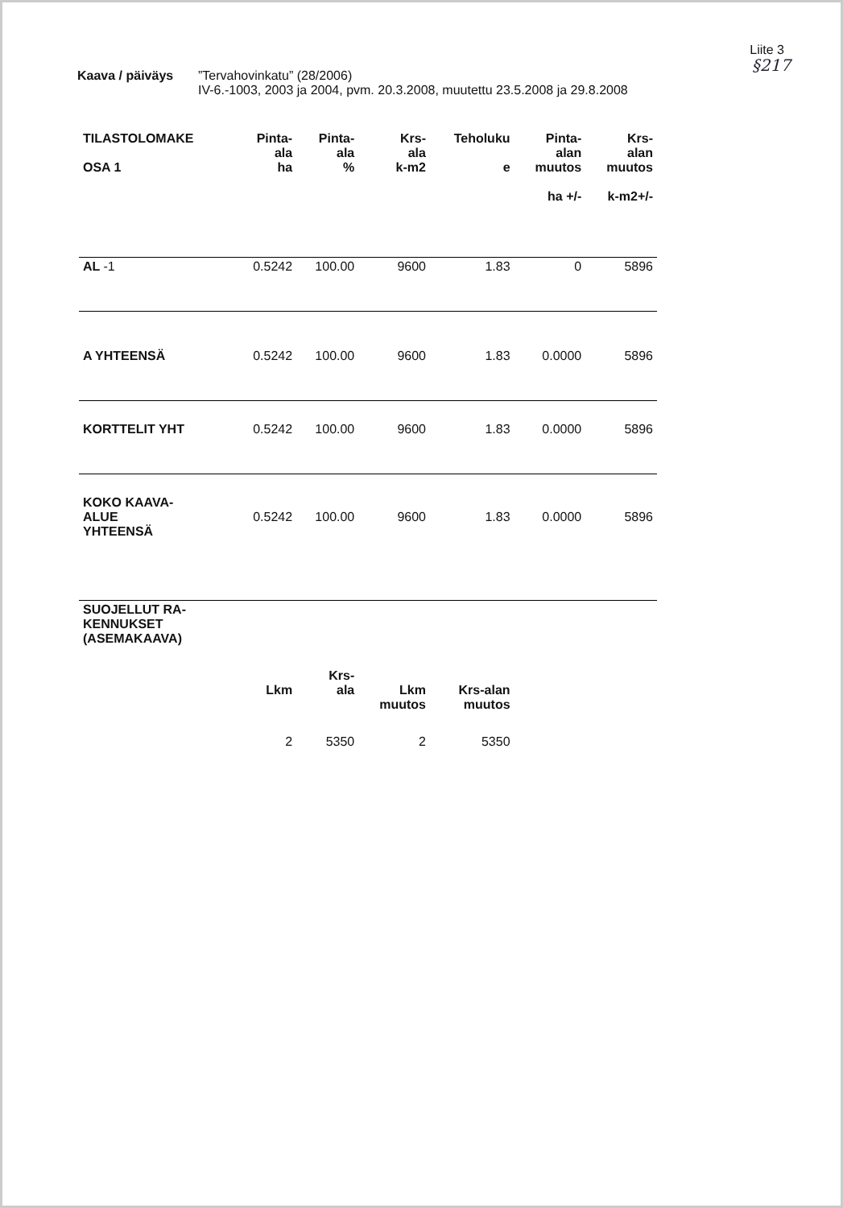Liite 3
§217
Kaava / päiväys ”Tervahovinkatu” (28/2006)
IV-6.-1003, 2003 ja 2004, pvm. 20.3.2008, muutettu 23.5.2008 ja 29.8.2008
| TILASTOLOMAKE OSA 1 | Pinta- ala ha | Pinta- ala % | Krs- ala k-m2 | Teholuku e | Pinta- alan muutos ha +/- | Krs- alan muutos k-m2+/- |
| --- | --- | --- | --- | --- | --- | --- |
| AL -1 | 0.5242 | 100.00 | 9600 | 1.83 | 0 | 5896 |
| A YHTEENSÄ | 0.5242 | 100.00 | 9600 | 1.83 | 0.0000 | 5896 |
| KORTTELIT YHT | 0.5242 | 100.00 | 9600 | 1.83 | 0.0000 | 5896 |
| KOKO KAAVA- ALUE YHTEENSÄ | 0.5242 | 100.00 | 9600 | 1.83 | 0.0000 | 5896 |
| SUOJELLUT RA- KENNUKSET (ASEMAKAAVA) | | | | | | |
| | Lkm | Krs- ala | Lkm muutos | Krs-alan muutos | | |
| | 2 | 5350 | 2 | 5350 | | |